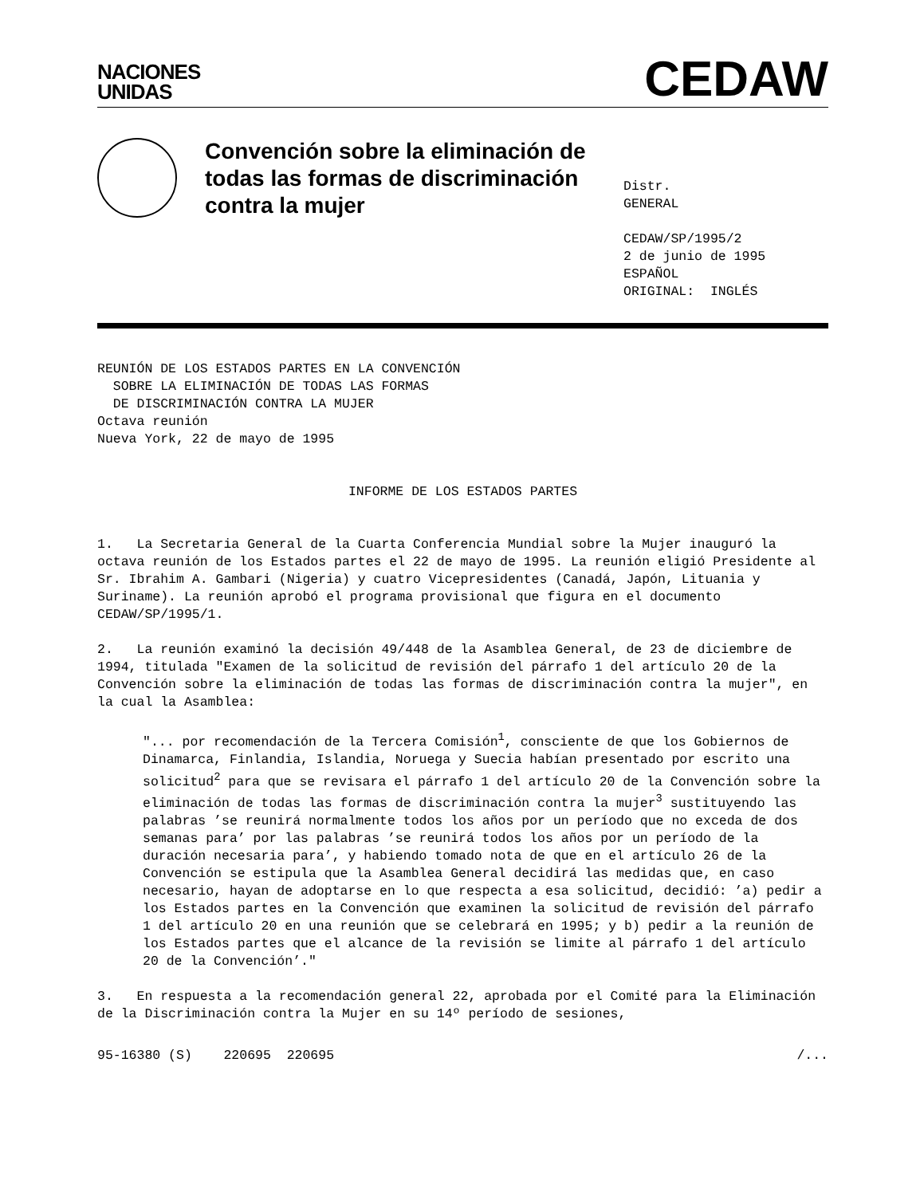NACIONES
UNIDAS
CEDAW
Convención sobre la eliminación de todas las formas de discriminación contra la mujer
Distr.
GENERAL
CEDAW/SP/1995/2
2 de junio de 1995
ESPAÑOL
ORIGINAL: INGLÉS
REUNIÓN DE LOS ESTADOS PARTES EN LA CONVENCIÓN
SOBRE LA ELIMINACIÓN DE TODAS LAS FORMAS
DE DISCRIMINACIÓN CONTRA LA MUJER
Octava reunión
Nueva York, 22 de mayo de 1995
INFORME DE LOS ESTADOS PARTES
1. La Secretaria General de la Cuarta Conferencia Mundial sobre la Mujer inauguró la octava reunión de los Estados partes el 22 de mayo de 1995. La reunión eligió Presidente al Sr. Ibrahim A. Gambari (Nigeria) y cuatro Vicepresidentes (Canadá, Japón, Lituania y Suriname). La reunión aprobó el programa provisional que figura en el documento CEDAW/SP/1995/1.
2. La reunión examinó la decisión 49/448 de la Asamblea General, de 23 de diciembre de 1994, titulada "Examen de la solicitud de revisión del párrafo 1 del artículo 20 de la Convención sobre la eliminación de todas las formas de discriminación contra la mujer", en la cual la Asamblea:
"... por recomendación de la Tercera Comisión<sup>1</sup>, consciente de que los Gobiernos de Dinamarca, Finlandia, Islandia, Noruega y Suecia habían presentado por escrito una solicitud<sup>2</sup> para que se revisara el párrafo 1 del artículo 20 de la Convención sobre la eliminación de todas las formas de discriminación contra la mujer<sup>3</sup> sustituyendo las palabras ’se reunirá normalmente todos los años por un período que no exceda de dos semanas para’ por las palabras ’se reunirá todos los años por un período de la duración necesaria para’, y habiendo tomado nota de que en el artículo 26 de la Convención se estipula que la Asamblea General decidirá las medidas que, en caso necesario, hayan de adoptarse en lo que respecta a esa solicitud, decidió: ’a) pedir a los Estados partes en la Convención que examinen la solicitud de revisión del párrafo 1 del artículo 20 en una reunión que se celebrará en 1995; y b) pedir a la reunión de los Estados partes que el alcance de la revisión se limite al párrafo 1 del artículo 20 de la Convención’."
3. En respuesta a la recomendación general 22, aprobada por el Comité para la Eliminación de la Discriminación contra la Mujer en su 14º período de sesiones,
95-16380 (S) 220695 220695 /...